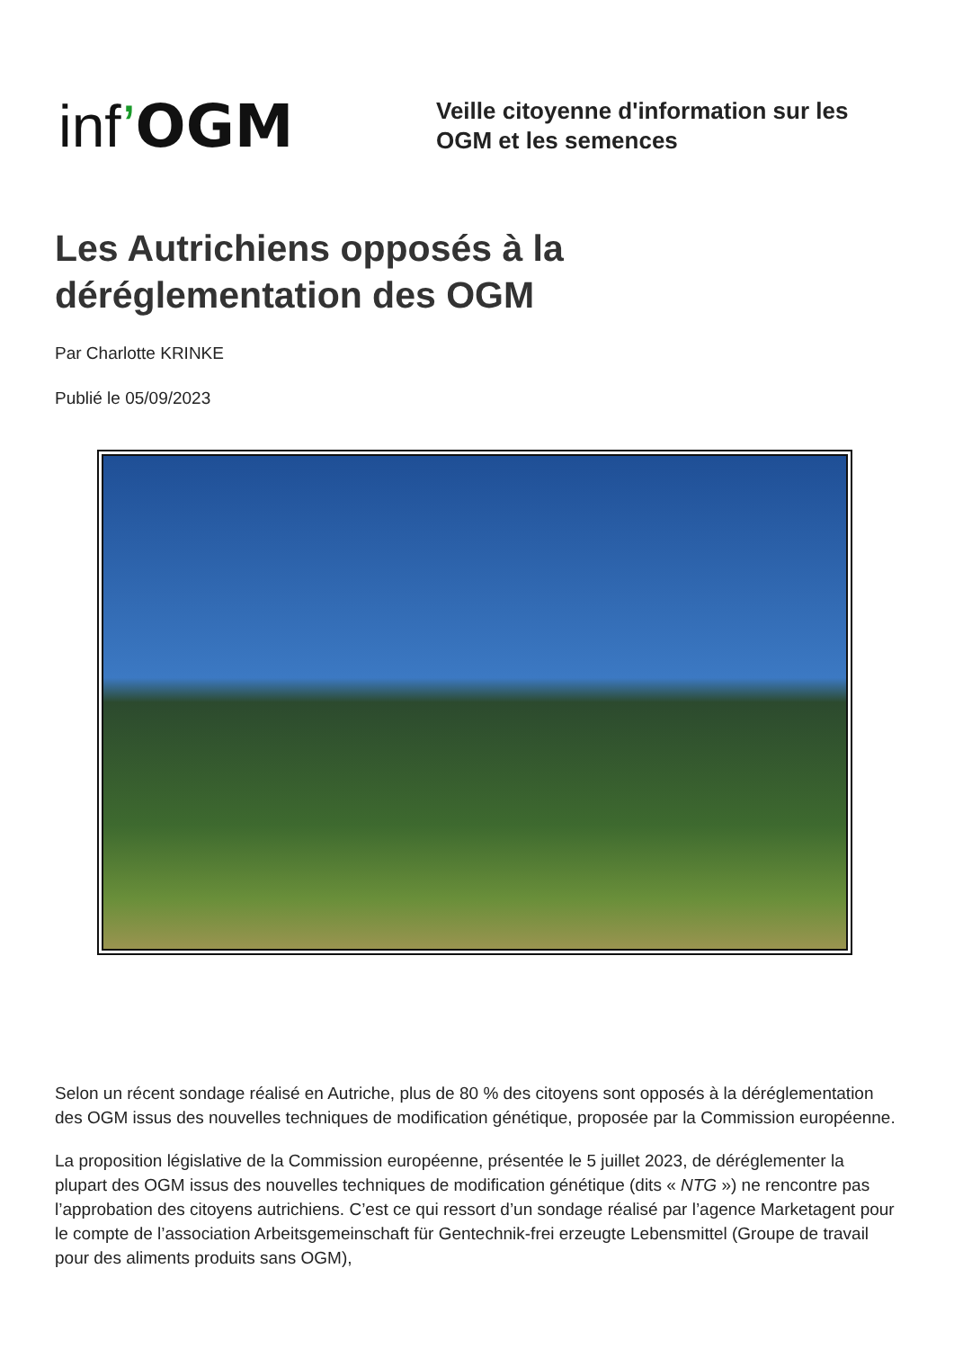inf’OGM
Veille citoyenne d'information sur les
OGM et les semences
Les Autrichiens opposés à la
déréglementation des OGM
Par Charlotte KRINKE
Publié le 05/09/2023
Selon un récent sondage réalisé en Autriche, plus de 80 % des citoyens sont opposés à la déréglementation des OGM issus des nouvelles techniques de modification génétique, proposée par la Commission européenne.
La proposition législative de la Commission européenne, présentée le 5 juillet 2023, de déréglementer la plupart des OGM issus des nouvelles techniques de modification génétique (dits « NTG ») ne rencontre pas l’approbation des citoyens autrichiens. C’est ce qui ressort d’un sondage réalisé par l’agence Marketagent pour le compte de l’association Arbeitsgemeinschaft für Gentechnik-frei erzeugte Lebensmittel (Groupe de travail pour des aliments produits sans OGM),